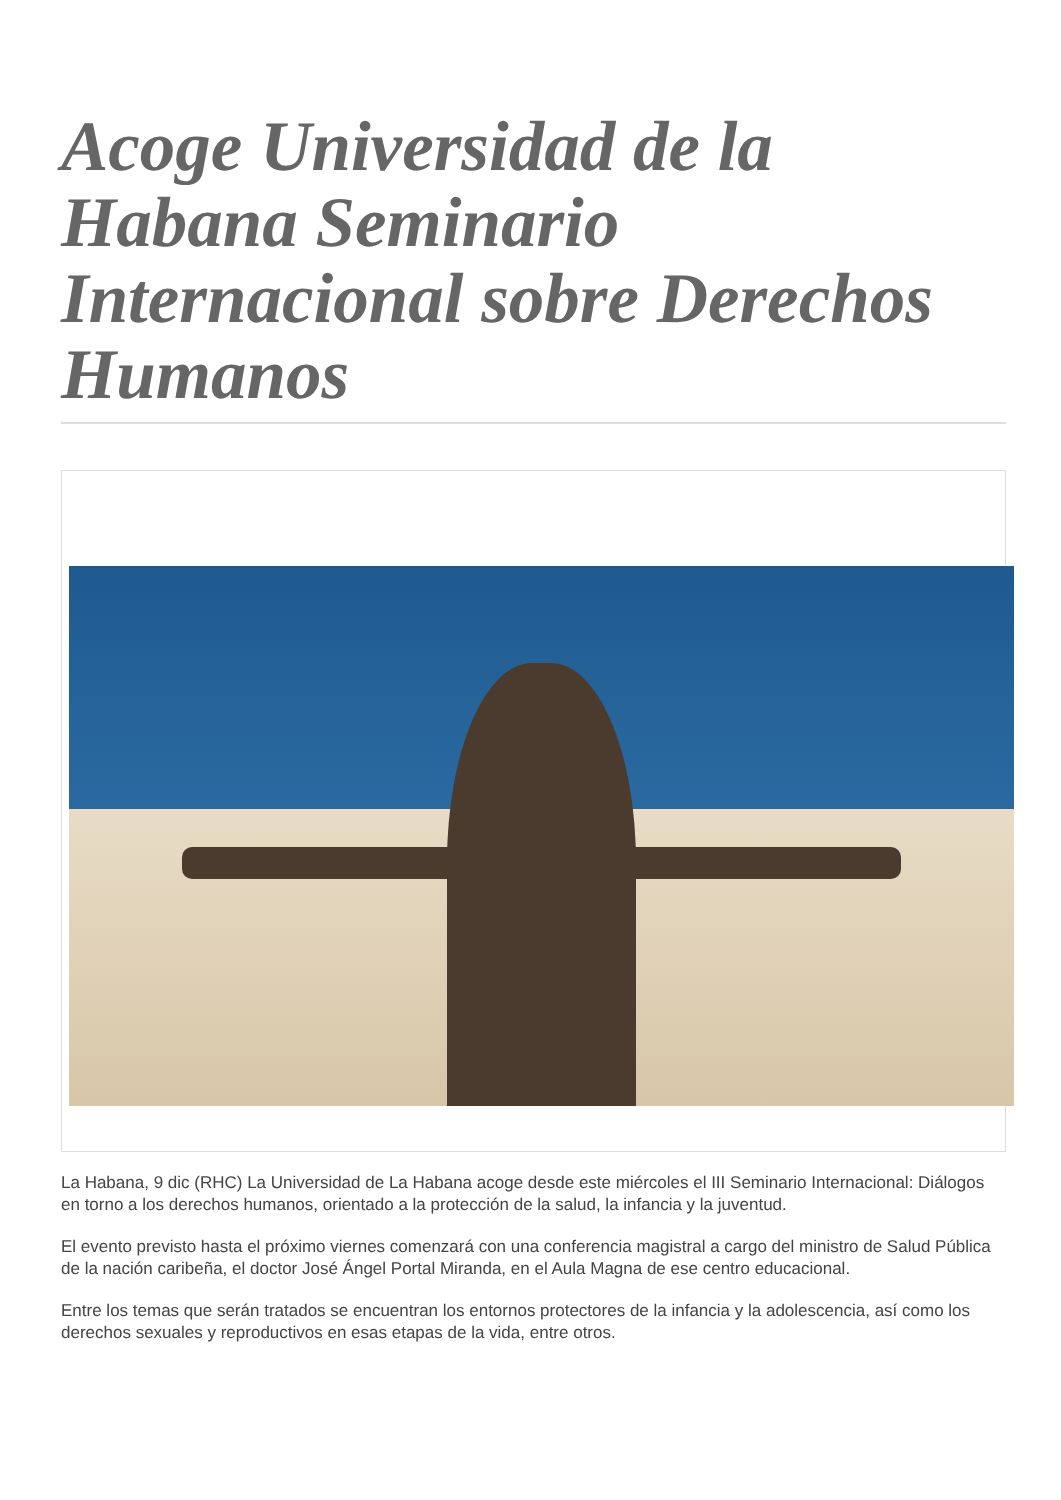Acoge Universidad de la Habana Seminario Internacional sobre Derechos Humanos
La Habana, 9 dic (RHC) La Universidad de La Habana acoge desde este miércoles el III Seminario Internacional: Diálogos en torno a los derechos humanos, orientado a la protección de la salud, la infancia y la juventud.
El evento previsto hasta el próximo viernes comenzará con una conferencia magistral a cargo del ministro de Salud Pública de la nación caribeña, el doctor José Ángel Portal Miranda, en el Aula Magna de ese centro educacional.
Entre los temas que serán tratados se encuentran los entornos protectores de la infancia y la adolescencia, así como los derechos sexuales y reproductivos en esas etapas de la vida, entre otros.